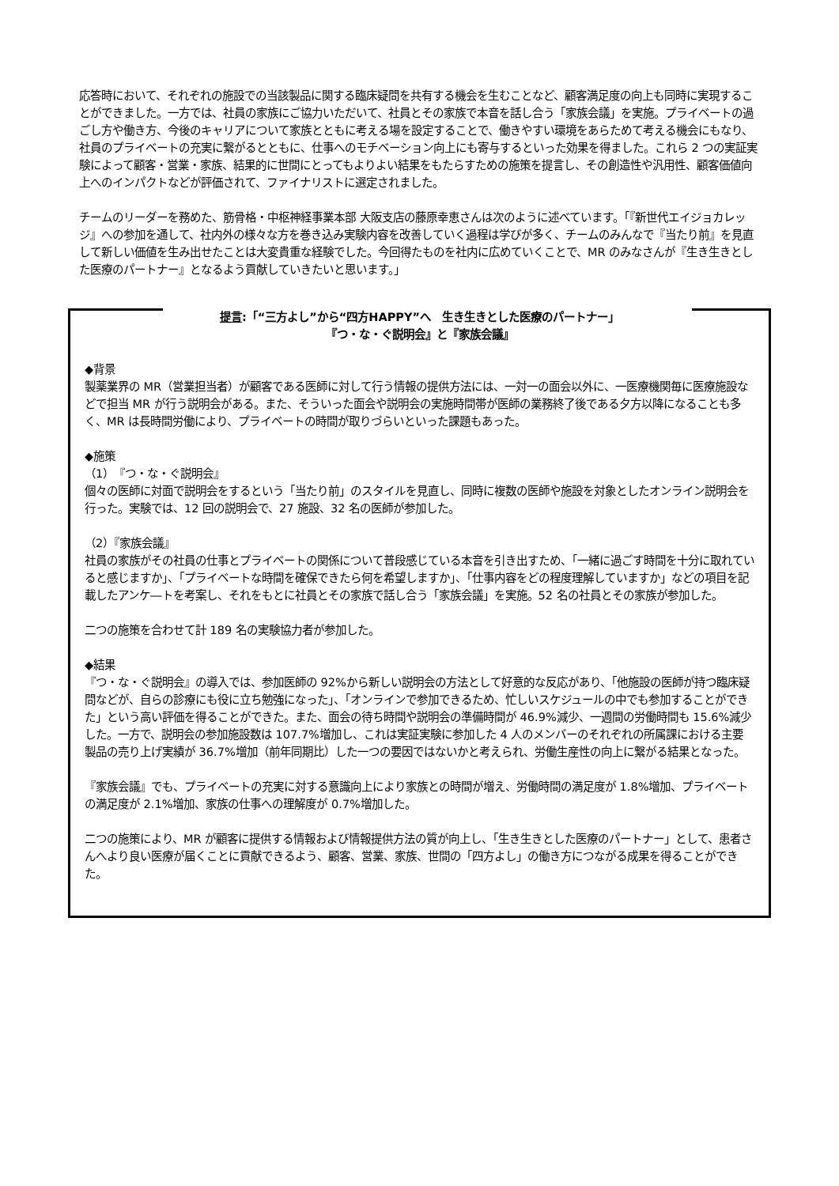応答時において、それぞれの施設での当該製品に関する臨床疑問を共有する機会を生むことなど、顧客満足度の向上も同時に実現することができました。一方では、社員の家族にご協力いただいて、社員とその家族で本音を話し合う「家族会議」を実施。プライベートの過ごし方や働き方、今後のキャリアについて家族とともに考える場を設定することで、働きやすい環境をあらためて考える機会にもなり、社員のプライベートの充実に繋がるとともに、仕事へのモチベーション向上にも寄与するといった効果を得ました。これら 2 つの実証実験によって顧客・営業・家族、結果的に世間にとってもよりよい結果をもたらすための施策を提言し、その創造性や汎用性、顧客価値向上へのインパクトなどが評価されて、ファイナリストに選定されました。
チームのリーダーを務めた、筋骨格・中枢神経事業本部 大阪支店の藤原幸恵さんは次のように述べています。「『新世代エイジョカレッジ』への参加を通して、社内外の様々な方を巻き込み実験内容を改善していく過程は学びが多く、チームのみんなで『当たり前』を見直して新しい価値を生み出せたことは大変貴重な経験でした。今回得たものを社内に広めていくことで、MR のみなさんが『生き生きとした医療のパートナー』となるよう貢献していきたいと思います。」
提言:「“三方よし”から“四方HAPPY”へ　生き生きとした医療のパートナー」
『つ・な・ぐ説明会』と『家族会議』
◆背景
製薬業界の MR（営業担当者）が顧客である医師に対して行う情報の提供方法には、一対一の面会以外に、一医療機関毎に医療施設などで担当 MR が行う説明会がある。また、そういった面会や説明会の実施時間帯が医師の業務終了後である夕方以降になることも多く、MR は長時間労働により、プライベートの時間が取りづらいといった課題もあった。
◆施策
（1）『つ・な・ぐ説明会』
個々の医師に対面で説明会をするという「当たり前」のスタイルを見直し、同時に複数の医師や施設を対象としたオンライン説明会を行った。実験では、12 回の説明会で、27 施設、32 名の医師が参加した。
（2）『家族会議』
社員の家族がその社員の仕事とプライベートの関係について普段感じている本音を引き出すため、「一緒に過ごす時間を十分に取れていると感じますか」、「プライベートな時間を確保できたら何を希望しますか」、「仕事内容をどの程度理解していますか」などの項目を記載したアンケ―トを考案し、それをもとに社員とその家族で話し合う「家族会議」を実施。52 名の社員とその家族が参加した。
二つの施策を合わせて計 189 名の実験協力者が参加した。
◆結果
『つ・な・ぐ説明会』の導入では、参加医師の 92%から新しい説明会の方法として好意的な反応があり、「他施設の医師が持つ臨床疑問などが、自らの診療にも役に立ち勉強になった」、「オンラインで参加できるため、忙しいスケジュールの中でも参加することができた」という高い評価を得ることができた。また、面会の待ち時間や説明会の準備時間が 46.9%減少、一週間の労働時間も 15.6%減少した。一方で、説明会の参加施設数は 107.7%増加し、これは実証実験に参加した 4 人のメンバーのそれぞれの所属課における主要製品の売り上げ実績が 36.7%増加（前年同期比）した一つの要因ではないかと考えられ、労働生産性の向上に繋がる結果となった。
『家族会議』でも、プライベートの充実に対する意識向上により家族との時間が増え、労働時間の満足度が 1.8%増加、プライベートの満足度が 2.1%増加、家族の仕事への理解度が 0.7%増加した。
二つの施策により、MR が顧客に提供する情報および情報提供方法の質が向上し、「生き生きとした医療のパートナー」として、患者さんへより良い医療が届くことに貢献できるよう、顧客、営業、家族、世間の「四方よし」の働き方につながる成果を得ることができた。